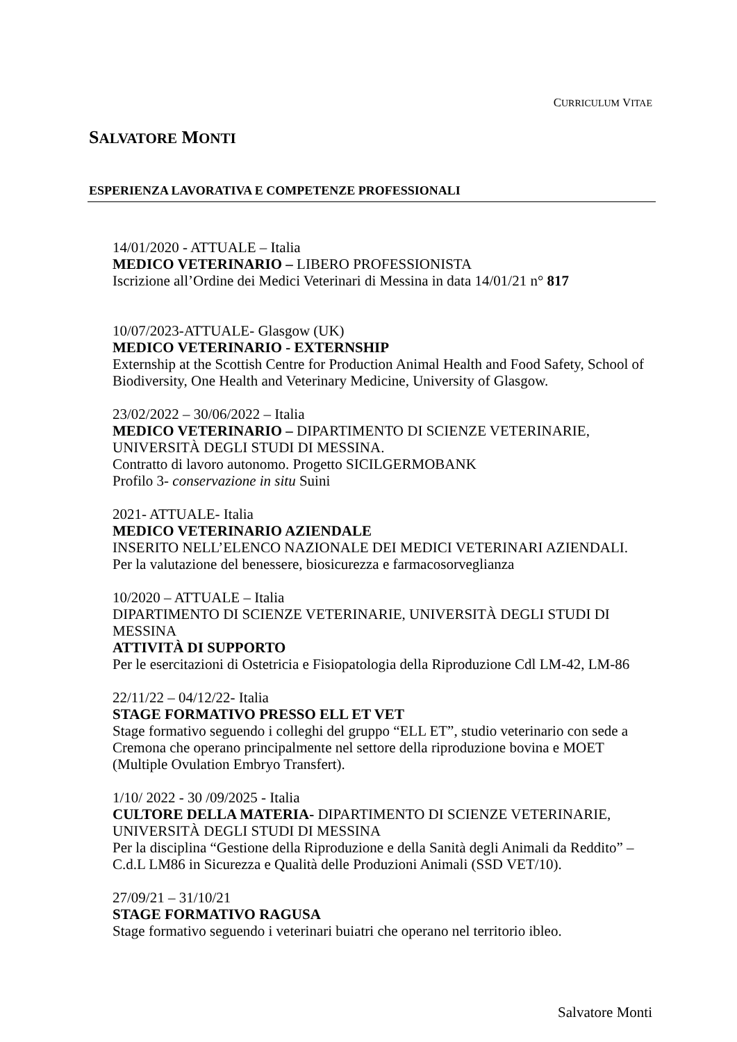CURRICULUM VITAE
SALVATORE MONTI
ESPERIENZA LAVORATIVA E COMPETENZE PROFESSIONALI
14/01/2020 - ATTUALE – Italia
MEDICO VETERINARIO – LIBERO PROFESSIONISTA
Iscrizione all’Ordine dei Medici Veterinari di Messina in data 14/01/21 n° 817
10/07/2023-ATTUALE- Glasgow (UK)
MEDICO VETERINARIO - EXTERNSHIP
Externship at the Scottish Centre for Production Animal Health and Food Safety, School of Biodiversity, One Health and Veterinary Medicine, University of Glasgow.
23/02/2022 – 30/06/2022 – Italia
MEDICO VETERINARIO – DIPARTIMENTO DI SCIENZE VETERINARIE, UNIVERSITÀ DEGLI STUDI DI MESSINA.
Contratto di lavoro autonomo. Progetto SICILGERMOBANK
Profilo 3- conservazione in situ Suini
2021- ATTUALE- Italia
MEDICO VETERINARIO AZIENDALE
INSERITO NELL’ELENCO NAZIONALE DEI MEDICI VETERINARI AZIENDALI.
Per la valutazione del benessere, biosicurezza e farmacosorveglianza
10/2020 – ATTUALE – Italia
DIPARTIMENTO DI SCIENZE VETERINARIE, UNIVERSITÀ DEGLI STUDI DI MESSINA
ATTIVITÀ DI SUPPORTO
Per le esercitazioni di Ostetricia e Fisiopatologia della Riproduzione Cdl LM-42, LM-86
22/11/22 – 04/12/22- Italia
STAGE FORMATIVO PRESSO ELL ET VET
Stage formativo seguendo i colleghi del gruppo “ELL ET”, studio veterinario con sede a Cremona che operano principalmente nel settore della riproduzione bovina e MOET (Multiple Ovulation Embryo Transfert).
1/10/ 2022 - 30 /09/2025 - Italia
CULTORE DELLA MATERIA- DIPARTIMENTO DI SCIENZE VETERINARIE, UNIVERSITÀ DEGLI STUDI DI MESSINA
Per la disciplina “Gestione della Riproduzione e della Sanità degli Animali da Reddito” – C.d.L LM86 in Sicurezza e Qualità delle Produzioni Animali (SSD VET/10).
27/09/21 – 31/10/21
STAGE FORMATIVO RAGUSA
Stage formativo seguendo i veterinari buiatri che operano nel territorio ibleo.
Salvatore Monti